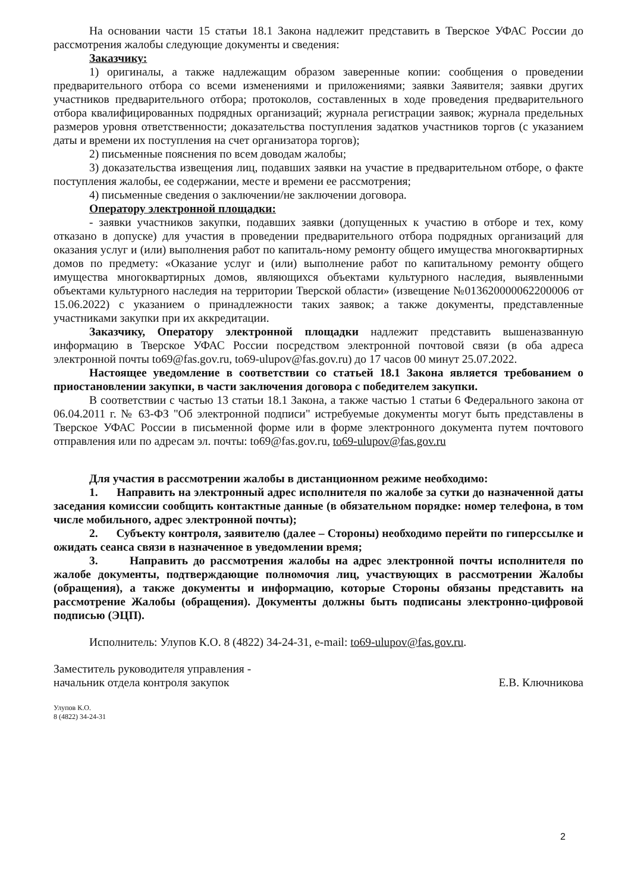На основании части 15 статьи 18.1 Закона надлежит представить в Тверское УФАС России до рассмотрения жалобы следующие документы и сведения:
Заказчику:
1) оригиналы, а также надлежащим образом заверенные копии: сообщения о проведении предварительного отбора со всеми изменениями и приложениями; заявки Заявителя; заявки других участников предварительного отбора; протоколов, составленных в ходе проведения предварительного отбора квалифицированных подрядных организаций; журнала регистрации заявок; журнала предельных размеров уровня ответственности; доказательства поступления задатков участников торгов (с указанием даты и времени их поступления на счет организатора торгов);
2) письменные пояснения по всем доводам жалобы;
3) доказательства извещения лиц, подавших заявки на участие в предварительном отборе, о факте поступления жалобы, ее содержании, месте и времени ее рассмотрения;
4) письменные сведения о заключении/не заключении договора.
Оператору электронной площадки:
- заявки участников закупки, подавших заявки (допущенных к участию в отборе и тех, кому отказано в допуске) для участия в проведении предварительного отбора подрядных организаций для оказания услуг и (или) выполнения работ по капиталь-ному ремонту общего имущества многоквартирных домов по предмету: «Оказание услуг и (или) выполнение работ по капитальному ремонту общего имущества многоквартирных домов, являющихся объектами культурного наследия, выявленными объектами культурного наследия на территории Тверской области» (извещение №013620000062200006 от 15.06.2022) с указанием о принадлежности таких заявок; а также документы, представленные участниками закупки при их аккредитации.
Заказчику, Оператору электронной площадки надлежит представить вышеназванную информацию в Тверское УФАС России посредством электронной почтовой связи (в оба адреса электронной почты to69@fas.gov.ru, to69-ulupov@fas.gov.ru) до 17 часов 00 минут 25.07.2022.
Настоящее уведомление в соответствии со статьей 18.1 Закона является требованием о приостановлении закупки, в части заключения договора с победителем закупки.
В соответствии с частью 13 статьи 18.1 Закона, а также частью 1 статьи 6 Федерального закона от 06.04.2011 г. № 63-ФЗ "Об электронной подписи" истребуемые документы могут быть представлены в Тверское УФАС России в письменной форме или в форме электронного документа путем почтового отправления или по адресам эл. почты: to69@fas.gov.ru, to69-ulupov@fas.gov.ru
Для участия в рассмотрении жалобы в дистанционном режиме необходимо:
1. Направить на электронный адрес исполнителя по жалобе за сутки до назначенной даты заседания комиссии сообщить контактные данные (в обязательном порядке: номер телефона, в том числе мобильного, адрес электронной почты);
2. Субъекту контроля, заявителю (далее – Стороны) необходимо перейти по гиперссылке и ожидать сеанса связи в назначенное в уведомлении время;
3. Направить до рассмотрения жалобы на адрес электронной почты исполнителя по жалобе документы, подтверждающие полномочия лиц, участвующих в рассмотрении Жалобы (обращения), а также документы и информацию, которые Стороны обязаны представить на рассмотрение Жалобы (обращения). Документы должны быть подписаны электронно-цифровой подписью (ЭЦП).
Исполнитель: Улупов К.О. 8 (4822) 34-24-31, e-mail: to69-ulupov@fas.gov.ru.
Заместитель руководителя управления -
начальник отдела контроля закупок
Е.В. Ключникова
Улупов К.О.
8 (4822) 34-24-31
2